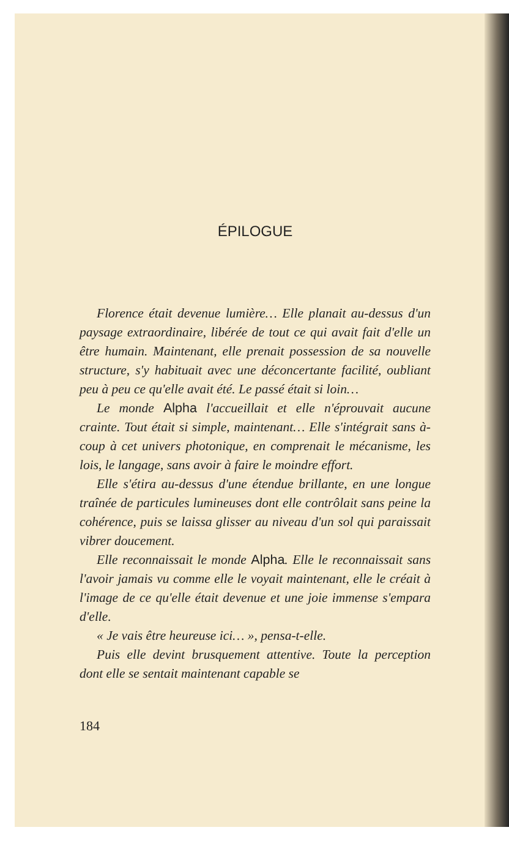ÉPILOGUE
Florence était devenue lumière… Elle planait au-dessus d'un paysage extraordinaire, libérée de tout ce qui avait fait d'elle un être humain. Maintenant, elle prenait possession de sa nouvelle structure, s'y habituait avec une déconcertante facilité, oubliant peu à peu ce qu'elle avait été. Le passé était si loin…
Le monde Alpha l'accueillait et elle n'éprouvait aucune crainte. Tout était si simple, maintenant… Elle s'intégrait sans à-coup à cet univers photonique, en comprenait le mécanisme, les lois, le langage, sans avoir à faire le moindre effort.
Elle s'étira au-dessus d'une étendue brillante, en une longue traînée de particules lumineuses dont elle contrôlait sans peine la cohérence, puis se laissa glisser au niveau d'un sol qui paraissait vibrer doucement.
Elle reconnaissait le monde Alpha. Elle le reconnaissait sans l'avoir jamais vu comme elle le voyait maintenant, elle le créait à l'image de ce qu'elle était devenue et une joie immense s'empara d'elle.
« Je vais être heureuse ici… », pensa-t-elle.
Puis elle devint brusquement attentive. Toute la perception dont elle se sentait maintenant capable se
184